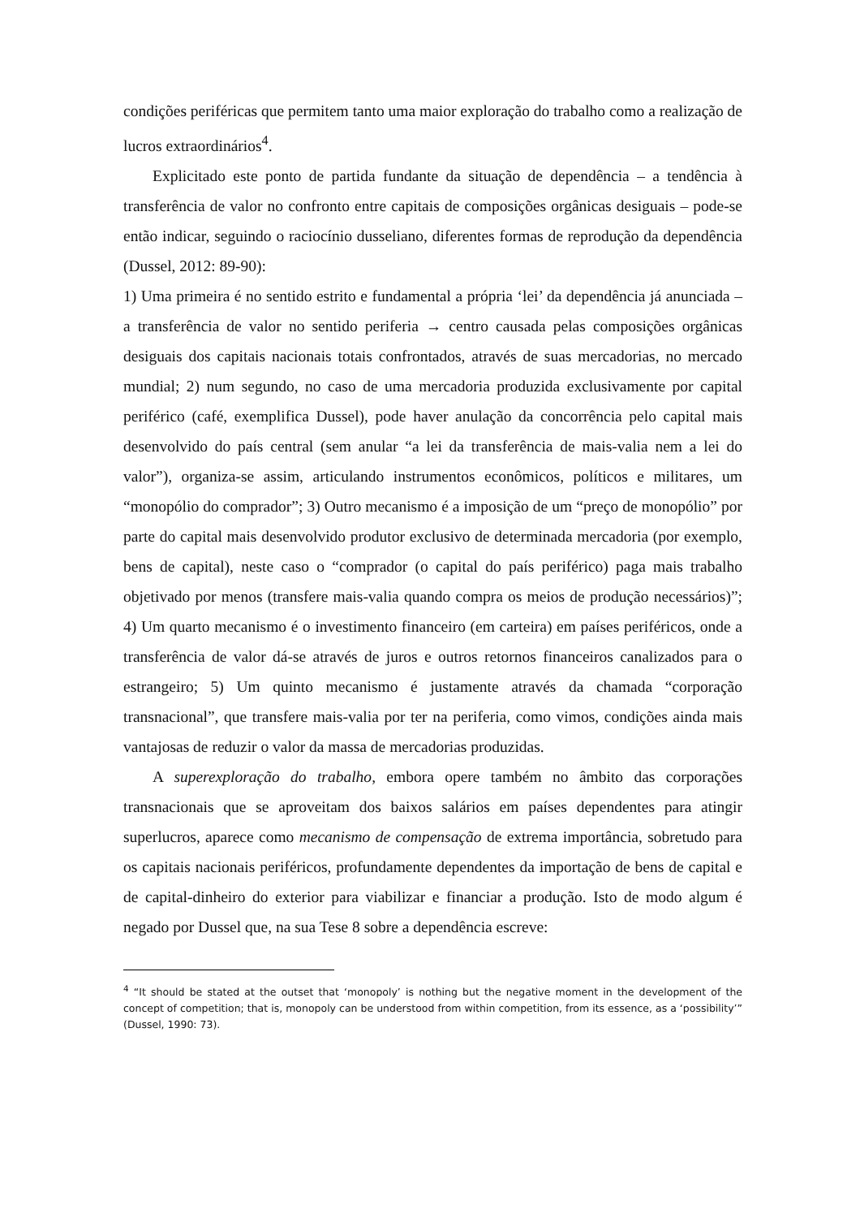condições periféricas que permitem tanto uma maior exploração do trabalho como a realização de lucros extraordinários<sup>4</sup>.
Explicitado este ponto de partida fundante da situação de dependência – a tendência à transferência de valor no confronto entre capitais de composições orgânicas desiguais – pode-se então indicar, seguindo o raciocínio dusseliano, diferentes formas de reprodução da dependência (Dussel, 2012: 89-90):
1) Uma primeira é no sentido estrito e fundamental a própria ‘lei’ da dependência já anunciada – a transferência de valor no sentido periferia → centro causada pelas composições orgânicas desiguais dos capitais nacionais totais confrontados, através de suas mercadorias, no mercado mundial; 2) num segundo, no caso de uma mercadoria produzida exclusivamente por capital periférico (café, exemplifica Dussel), pode haver anulação da concorrência pelo capital mais desenvolvido do país central (sem anular “a lei da transferência de mais-valia nem a lei do valor”), organiza-se assim, articulando instrumentos econômicos, políticos e militares, um “monopólio do comprador”; 3) Outro mecanismo é a imposição de um “preço de monopólio” por parte do capital mais desenvolvido produtor exclusivo de determinada mercadoria (por exemplo, bens de capital), neste caso o “comprador (o capital do país periférico) paga mais trabalho objetivado por menos (transfere mais-valia quando compra os meios de produção necessários)”; 4) Um quarto mecanismo é o investimento financeiro (em carteira) em países periféricos, onde a transferência de valor dá-se através de juros e outros retornos financeiros canalizados para o estrangeiro; 5) Um quinto mecanismo é justamente através da chamada “corporação transnacional”, que transfere mais-valia por ter na periferia, como vimos, condições ainda mais vantajosas de reduzir o valor da massa de mercadorias produzidas.
A superexploração do trabalho, embora opere também no âmbito das corporações transnacionais que se aproveitam dos baixos salários em países dependentes para atingir superlucros, aparece como mecanismo de compensação de extrema importância, sobretudo para os capitais nacionais periféricos, profundamente dependentes da importação de bens de capital e de capital-dinheiro do exterior para viabilizar e financiar a produção. Isto de modo algum é negado por Dussel que, na sua Tese 8 sobre a dependência escreve:
<sup>4</sup> “It should be stated at the outset that ‘monopoly’ is nothing but the negative moment in the development of the concept of competition; that is, monopoly can be understood from within competition, from its essence, as a ‘possibility’” (Dussel, 1990: 73).